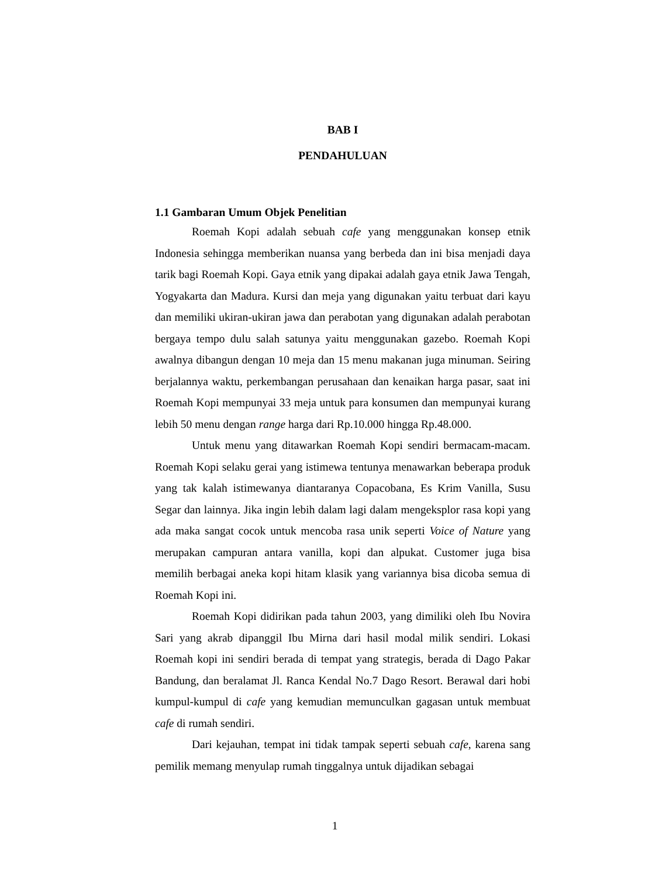BAB I
PENDAHULUAN
1.1 Gambaran Umum Objek Penelitian
Roemah Kopi adalah sebuah cafe yang menggunakan konsep etnik Indonesia sehingga memberikan nuansa yang berbeda dan ini bisa menjadi daya tarik bagi Roemah Kopi. Gaya etnik yang dipakai adalah gaya etnik Jawa Tengah, Yogyakarta dan Madura. Kursi dan meja yang digunakan yaitu terbuat dari kayu dan memiliki ukiran-ukiran jawa dan perabotan yang digunakan adalah perabotan bergaya tempo dulu salah satunya yaitu menggunakan gazebo. Roemah Kopi awalnya dibangun dengan 10 meja dan 15 menu makanan juga minuman. Seiring berjalannya waktu, perkembangan perusahaan dan kenaikan harga pasar, saat ini Roemah Kopi mempunyai 33 meja untuk para konsumen dan mempunyai kurang lebih 50 menu dengan range harga dari Rp.10.000 hingga Rp.48.000.
Untuk menu yang ditawarkan Roemah Kopi sendiri bermacam-macam. Roemah Kopi selaku gerai yang istimewa tentunya menawarkan beberapa produk yang tak kalah istimewanya diantaranya Copacobana, Es Krim Vanilla, Susu Segar dan lainnya. Jika ingin lebih dalam lagi dalam mengeksplor rasa kopi yang ada maka sangat cocok untuk mencoba rasa unik seperti Voice of Nature yang merupakan campuran antara vanilla, kopi dan alpukat. Customer juga bisa memilih berbagai aneka kopi hitam klasik yang variannya bisa dicoba semua di Roemah Kopi ini.
Roemah Kopi didirikan pada tahun 2003, yang dimiliki oleh Ibu Novira Sari yang akrab dipanggil Ibu Mirna dari hasil modal milik sendiri. Lokasi Roemah kopi ini sendiri berada di tempat yang strategis, berada di Dago Pakar Bandung, dan beralamat Jl. Ranca Kendal No.7 Dago Resort. Berawal dari hobi kumpul-kumpul di cafe yang kemudian memunculkan gagasan untuk membuat cafe di rumah sendiri.
Dari kejauhan, tempat ini tidak tampak seperti sebuah cafe, karena sang pemilik memang menyulap rumah tinggalnya untuk dijadikan sebagai
1